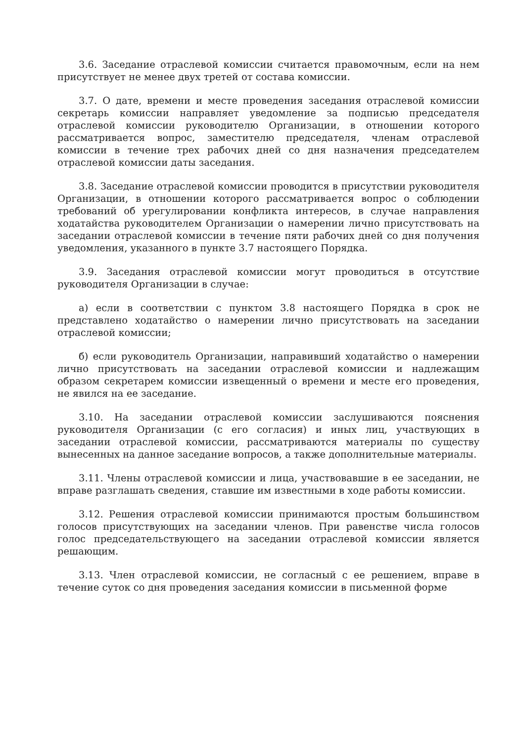3.6. Заседание отраслевой комиссии считается правомочным, если на нем присутствует не менее двух третей от состава комиссии.
3.7. О дате, времени и месте проведения заседания отраслевой комиссии секретарь комиссии направляет уведомление за подписью председателя отраслевой комиссии руководителю Организации, в отношении которого рассматривается вопрос, заместителю председателя, членам отраслевой комиссии в течение трех рабочих дней со дня назначения председателем отраслевой комиссии даты заседания.
3.8. Заседание отраслевой комиссии проводится в присутствии руководителя Организации, в отношении которого рассматривается вопрос о соблюдении требований об урегулировании конфликта интересов, в случае направления ходатайства руководителем Организации о намерении лично присутствовать на заседании отраслевой комиссии в течение пяти рабочих дней со дня получения уведомления, указанного в пункте 3.7 настоящего Порядка.
3.9. Заседания отраслевой комиссии могут проводиться в отсутствие руководителя Организации в случае:
а) если в соответствии с пунктом 3.8 настоящего Порядка в срок не представлено ходатайство о намерении лично присутствовать на заседании отраслевой комиссии;
б) если руководитель Организации, направивший ходатайство о намерении лично присутствовать на заседании отраслевой комиссии и надлежащим образом секретарем комиссии извещенный о времени и месте его проведения, не явился на ее заседание.
3.10. На заседании отраслевой комиссии заслушиваются пояснения руководителя Организации (с его согласия) и иных лиц, участвующих в заседании отраслевой комиссии, рассматриваются материалы по существу вынесенных на данное заседание вопросов, а также дополнительные материалы.
3.11. Члены отраслевой комиссии и лица, участвовавшие в ее заседании, не вправе разглашать сведения, ставшие им известными в ходе работы комиссии.
3.12. Решения отраслевой комиссии принимаются простым большинством голосов присутствующих на заседании членов. При равенстве числа голосов голос председательствующего на заседании отраслевой комиссии является решающим.
3.13. Член отраслевой комиссии, не согласный с ее решением, вправе в течение суток со дня проведения заседания комиссии в письменной форме